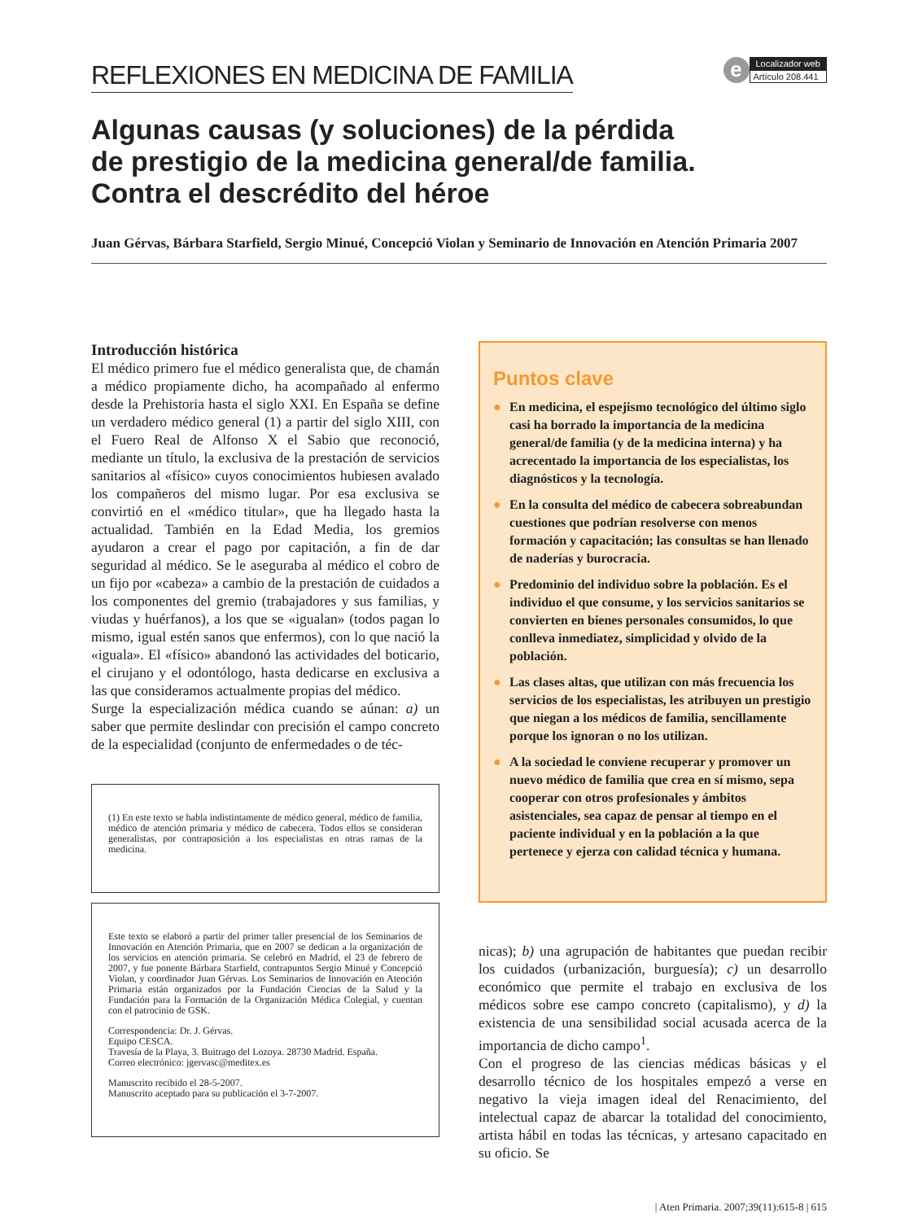REFLEXIONES EN MEDICINA DE FAMILIA
e
Localizador web
Artículo 208.441
Algunas causas (y soluciones) de la pérdida
de prestigio de la medicina general/de familia.
Contra el descrédito del héroe
Juan Gérvas, Bárbara Starfield, Sergio Minué, Concepció Violan y Seminario de Innovación en Atención Primaria 2007
Introducción histórica
El médico primero fue el médico generalista que, de chamán a médico propiamente dicho, ha acompañado al enfermo desde la Prehistoria hasta el siglo XXI. En España se define un verdadero médico general (1) a partir del siglo XIII, con el Fuero Real de Alfonso X el Sabio que reconoció, mediante un título, la exclusiva de la prestación de servicios sanitarios al «físico» cuyos conocimientos hubiesen avalado los compañeros del mismo lugar. Por esa exclusiva se convirtió en el «médico titular», que ha llegado hasta la actualidad. También en la Edad Media, los gremios ayudaron a crear el pago por capitación, a fin de dar seguridad al médico. Se le aseguraba al médico el cobro de un fijo por «cabeza» a cambio de la prestación de cuidados a los componentes del gremio (trabajadores y sus familias, y viudas y huérfanos), a los que se «igualan» (todos pagan lo mismo, igual estén sanos que enfermos), con lo que nació la «iguala». El «físico» abandonó las actividades del boticario, el cirujano y el odontólogo, hasta dedicarse en exclusiva a las que consideramos actualmente propias del médico.
Surge la especialización médica cuando se aúnan: a) un saber que permite deslindar con precisión el campo concreto de la especialidad (conjunto de enfermedades o de téc-
(1) En este texto se habla indistintamente de médico general, médico de familia, médico de atención primaria y médico de cabecera. Todos ellos se consideran generalistas, por contraposición a los especialistas en otras ramas de la medicina.
Este texto se elaboró a partir del primer taller presencial de los Seminarios de Innovación en Atención Primaria, que en 2007 se dedican a la organización de los servicios en atención primaria. Se celebró en Madrid, el 23 de febrero de 2007, y fue ponente Bárbara Starfield, contrapuntos Sergio Minué y Concepció Violan, y coordinador Juan Gérvas. Los Seminarios de Innovación en Atención Primaria están organizados por la Fundación Ciencias de la Salud y la Fundación para la Formación de la Organización Médica Colegial, y cuentan con el patrocinio de GSK.
Correspondencia: Dr. J. Gérvas.
Equipo CESCA.
Travesía de la Playa, 3. Buitrago del Lozoya. 28730 Madrid. España.
Correo electrónico: jgervasc@meditex.es
Manuscrito recibido el 28-5-2007.
Manuscrito aceptado para su publicación el 3-7-2007.
Puntos clave
● En medicina, el espejismo tecnológico del último siglo casi ha borrado la importancia de la medicina general/de familia (y de la medicina interna) y ha acrecentado la importancia de los especialistas, los diagnósticos y la tecnología.
● En la consulta del médico de cabecera sobreabundan cuestiones que podrían resolverse con menos formación y capacitación; las consultas se han llenado de naderías y burocracia.
● Predominio del individuo sobre la población. Es el individuo el que consume, y los servicios sanitarios se convierten en bienes personales consumidos, lo que conlleva inmediatez, simplicidad y olvido de la población.
● Las clases altas, que utilizan con más frecuencia los servicios de los especialistas, les atribuyen un prestigio que niegan a los médicos de familia, sencillamente porque los ignoran o no los utilizan.
● A la sociedad le conviene recuperar y promover un nuevo médico de familia que crea en sí mismo, sepa cooperar con otros profesionales y ámbitos asistenciales, sea capaz de pensar al tiempo en el paciente individual y en la población a la que pertenece y ejerza con calidad técnica y humana.
nicas); b) una agrupación de habitantes que puedan recibir los cuidados (urbanización, burguesía); c) un desarrollo económico que permite el trabajo en exclusiva de los médicos sobre ese campo concreto (capitalismo), y d) la existencia de una sensibilidad social acusada acerca de la importancia de dicho campo<sup>1</sup>.
Con el progreso de las ciencias médicas básicas y el desarrollo técnico de los hospitales empezó a verse en negativo la vieja imagen ideal del Renacimiento, del intelectual capaz de abarcar la totalidad del conocimiento, artista hábil en todas las técnicas, y artesano capacitado en su oficio. Se
| Aten Primaria. 2007;39(11):615-8 | 615